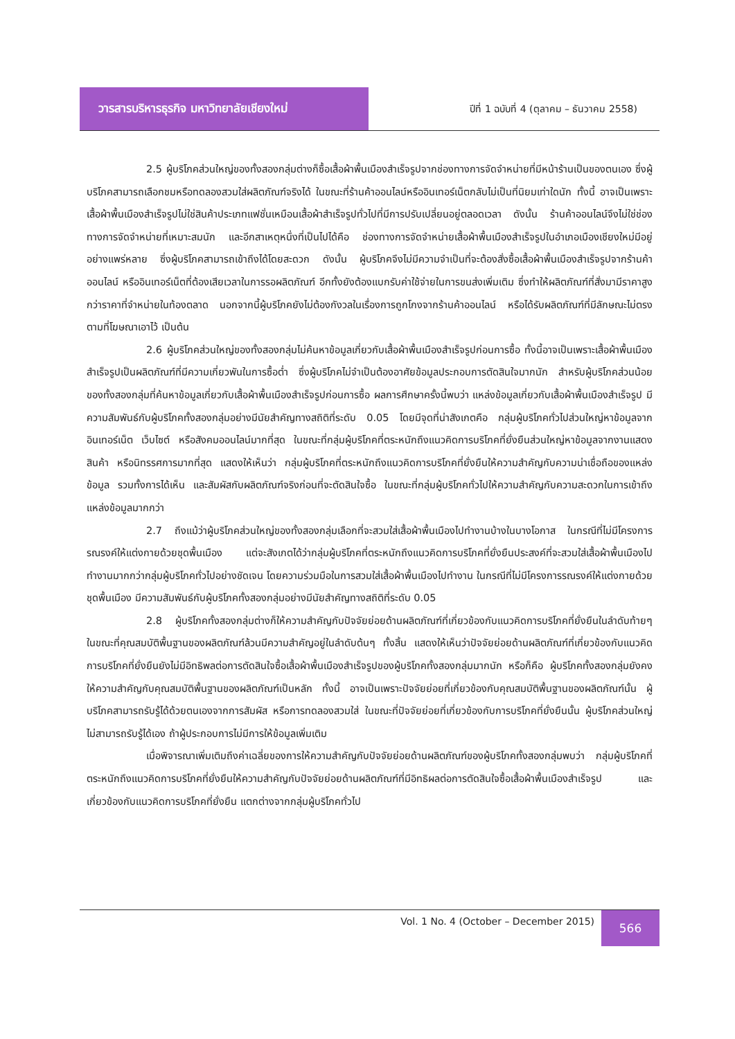วารสารบริหารธุรกิจ มหาวิทยาลัยเชียงใหม่
ปีที่ 1 ฉบับที่ 4 (ตุลาคม – ธันวาคม 2558)
2.5 ผู้บริโภคส่วนใหญ่ของทั้งสองกลุ่มต่างก็ซื้อเสื้อผ้าพื้นเมืองสำเร็จรูปจากช่องทางการจัดจำหน่ายที่มีหน้าร้านเป็นของตนเอง ซึ่งผู้บริโภคสามารถเลือกชมหรือทดลองสวมใส่ผลิตภัณฑ์จริงได้ ในขณะที่ร้านค้าออนไลน์หรืออินเทอร์เน็ตกลับไม่เป็นที่นิยมเท่าใดนัก ทั้งนี้ อาจเป็นเพราะเสื้อผ้าพื้นเมืองสำเร็จรูปไม่ใช่สินค้าประเภทแฟชั่นเหมือนเสื้อผ้าสำเร็จรูปทั่วไปที่มีการปรับเปลี่ยนอยู่ตลอดเวลา ดังนั้น ร้านค้าออนไลน์จึงไม่ใช่ช่องทางการจัดจำหน่ายที่เหมาะสมนัก และอีกสาเหตุหนึ่งที่เป็นไปได้คือ ช่องทางการจัดจำหน่ายเสื้อผ้าพื้นเมืองสำเร็จรูปในอำเภอเมืองเชียงใหม่มีอยู่อย่างแพร่หลาย ซึ่งผู้บริโภคสามารถเข้าถึงได้โดยสะดวก ดังนั้น ผู้บริโภคจึงไม่มีความจำเป็นที่จะต้องสั่งซื้อเสื้อผ้าพื้นเมืองสำเร็จรูปจากร้านค้าออนไลน์ หรืออินเทอร์เน็ตที่ต้องเสียเวลาในการรอผลิตภัณฑ์ อีกทั้งยังต้องแบกรับค่าใช้จ่ายในการขนส่งเพิ่มเติม ซึ่งทำให้ผลิตภัณฑ์ที่สั่งมามีราคาสูงกว่าราคาที่จำหน่ายในท้องตลาด นอกจากนี้ผู้บริโภคยังไม่ต้องกังวลในเรื่องการถูกโกงจากร้านค้าออนไลน์ หรือได้รับผลิตภัณฑ์ที่มีลักษณะไม่ตรงตามที่โฆษณาเอาไว้ เป็นต้น
2.6 ผู้บริโภคส่วนใหญ่ของทั้งสองกลุ่มไม่ค้นหาข้อมูลเกี่ยวกับเสื้อผ้าพื้นเมืองสำเร็จรูปก่อนการซื้อ ทั้งนี้อาจเป็นเพราะเสื้อผ้าพื้นเมืองสำเร็จรูปเป็นผลิตภัณฑ์ที่มีความเกี่ยวพันในการซื้อต่ำ ซึ่งผู้บริโภคไม่จำเป็นต้องอาศัยข้อมูลประกอบการตัดสินใจมากนัก สำหรับผู้บริโภคส่วนน้อยของทั้งสองกลุ่มที่ค้นหาข้อมูลเกี่ยวกับเสื้อผ้าพื้นเมืองสำเร็จรูปก่อนการซื้อ ผลการศึกษาครั้งนี้พบว่า แหล่งข้อมูลเกี่ยวกับเสื้อผ้าพื้นเมืองสำเร็จรูป มีความสัมพันธ์กับผู้บริโภคทั้งสองกลุ่มอย่างมีนัยสำคัญทางสถิติที่ระดับ 0.05 โดยมีจุดที่น่าสังเกตคือ กลุ่มผู้บริโภคทั่วไปส่วนใหญ่หาข้อมูลจากอินเทอร์เน็ต เว็บไซต์ หรือสังคมออนไลน์มากที่สุด ในขณะที่กลุ่มผู้บริโภคที่ตระหนักถึงแนวคิดการบริโภคที่ยั่งยืนส่วนใหญ่หาข้อมูลจากงานแสดงสินค้า หรือนิทรรศการมากที่สุด แสดงให้เห็นว่า กลุ่มผู้บริโภคที่ตระหนักถึงแนวคิดการบริโภคที่ยั่งยืนให้ความสำคัญกับความน่าเชื่อถือของแหล่งข้อมูล รวมทั้งการได้เห็น และสัมผัสกับผลิตภัณฑ์จริงก่อนที่จะตัดสินใจซื้อ ในขณะที่กลุ่มผู้บริโภคทั่วไปให้ความสำคัญกับความสะดวกในการเข้าถึงแหล่งข้อมูลมากกว่า
2.7 ถึงแม้ว่าผู้บริโภคส่วนใหญ่ของทั้งสองกลุ่มเลือกที่จะสวมใส่เสื้อผ้าพื้นเมืองไปทำงานบ้างในบางโอกาส ในกรณีที่ไม่มีโครงการรณรงค์ให้แต่งกายด้วยชุดพื้นเมือง แต่จะสังเกตได้ว่ากลุ่มผู้บริโภคที่ตระหนักถึงแนวคิดการบริโภคที่ยั่งยืนประสงค์ที่จะสวมใส่เสื้อผ้าพื้นเมืองไปทำงานมากกว่ากลุ่มผู้บริโภคทั่วไปอย่างชัดเจน โดยความร่วมมือในการสวมใส่เสื้อผ้าพื้นเมืองไปทำงาน ในกรณีที่ไม่มีโครงการรณรงค์ให้แต่งกายด้วยชุดพื้นเมือง มีความสัมพันธ์กับผู้บริโภคทั้งสองกลุ่มอย่างมีนัยสำคัญทางสถิติที่ระดับ 0.05
2.8 ผู้บริโภคทั้งสองกลุ่มต่างก็ให้ความสำคัญกับปัจจัยย่อยด้านผลิตภัณฑ์ที่เกี่ยวข้องกับแนวคิดการบริโภคที่ยั่งยืนในลำดับท้ายๆ ในขณะที่คุณสมบัติพื้นฐานของผลิตภัณฑ์ล้วนมีความสำคัญอยู่ในลำดับต้นๆ ทั้งสิ้น แสดงให้เห็นว่าปัจจัยย่อยด้านผลิตภัณฑ์ที่เกี่ยวข้องกับแนวคิดการบริโภคที่ยั่งยืนยังไม่มีอิทธิพลต่อการตัดสินใจซื้อเสื้อผ้าพื้นเมืองสำเร็จรูปของผู้บริโภคทั้งสองกลุ่มมากนัก หรือก็คือ ผู้บริโภคทั้งสองกลุ่มยังคงให้ความสำคัญกับคุณสมบัติพื้นฐานของผลิตภัณฑ์เป็นหลัก ทั้งนี้ อาจเป็นเพราะปัจจัยย่อยที่เกี่ยวข้องกับคุณสมบัติพื้นฐานของผลิตภัณฑ์นั้น ผู้บริโภคสามารถรับรู้ได้ด้วยตนเองจากการสัมผัส หรือการทดลองสวมใส่ ในขณะที่ปัจจัยย่อยที่เกี่ยวข้องกับการบริโภคที่ยั่งยืนนั้น ผู้บริโภคส่วนใหญ่ไม่สามารถรับรู้ได้เอง ถ้าผู้ประกอบการไม่มีการให้ข้อมูลเพิ่มเติม
เมื่อพิจารณาเพิ่มเติมถึงค่าเฉลี่ยของการให้ความสำคัญกับปัจจัยย่อยด้านผลิตภัณฑ์ของผู้บริโภคทั้งสองกลุ่มพบว่า กลุ่มผู้บริโภคที่ตระหนักถึงแนวคิดการบริโภคที่ยั่งยืนให้ความสำคัญกับปัจจัยย่อยด้านผลิตภัณฑ์ที่มีอิทธิผลต่อการตัดสินใจซื้อเสื้อผ้าพื้นเมืองสำเร็จรูป และเกี่ยวข้องกับแนวคิดการบริโภคที่ยั่งยืน แตกต่างจากกลุ่มผู้บริโภคทั่วไป
Vol. 1 No. 4 (October – December 2015)
566